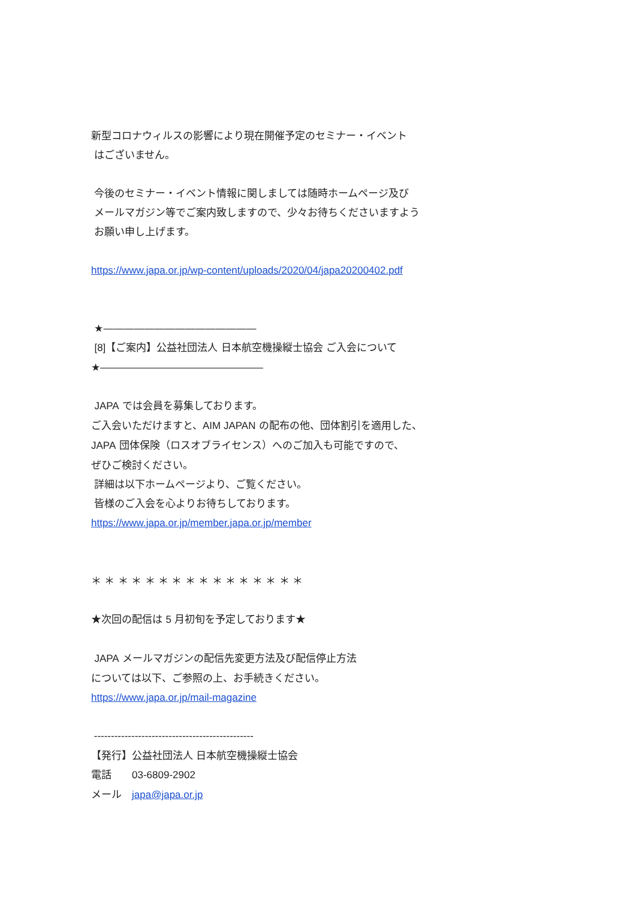新型コロナウィルスの影響により現在開催予定のセミナー・イベント
はございません。
今後のセミナー・イベント情報に関しましては随時ホームページ及び
メールマガジン等でご案内致しますので、少々お待ちくださいますよう
お願い申し上げます。
https://www.japa.or.jp/wp-content/uploads/2020/04/japa20200402.pdf
★―――――――――――――――
[8]【ご案内】公益社団法人 日本航空機操縦士協会 ご入会について
★――――――――――――――――
JAPA では会員を募集しております。
ご入会いただけますと、AIM JAPAN の配布の他、団体割引を適用した、
JAPA 団体保険（ロスオブライセンス）へのご加入も可能ですので、
ぜひご検討ください。
詳細は以下ホームページより、ご覧ください。
皆様のご入会を心よりお待ちしております。
https://www.japa.or.jp/member.japa.or.jp/member
＊ ＊ ＊ ＊ ＊ ＊ ＊ ＊ ＊ ＊ ＊ ＊ ＊ ＊ ＊ ＊
★次回の配信は 5 月初旬を予定しております★
JAPA メールマガジンの配信先変更方法及び配信停止方法
については以下、ご参照の上、お手続きください。
https://www.japa.or.jp/mail-magazine
-----------------------------------------------
【発行】公益社団法人 日本航空機操縦士協会
電話　　03-6809-2902
メール　japa@japa.or.jp